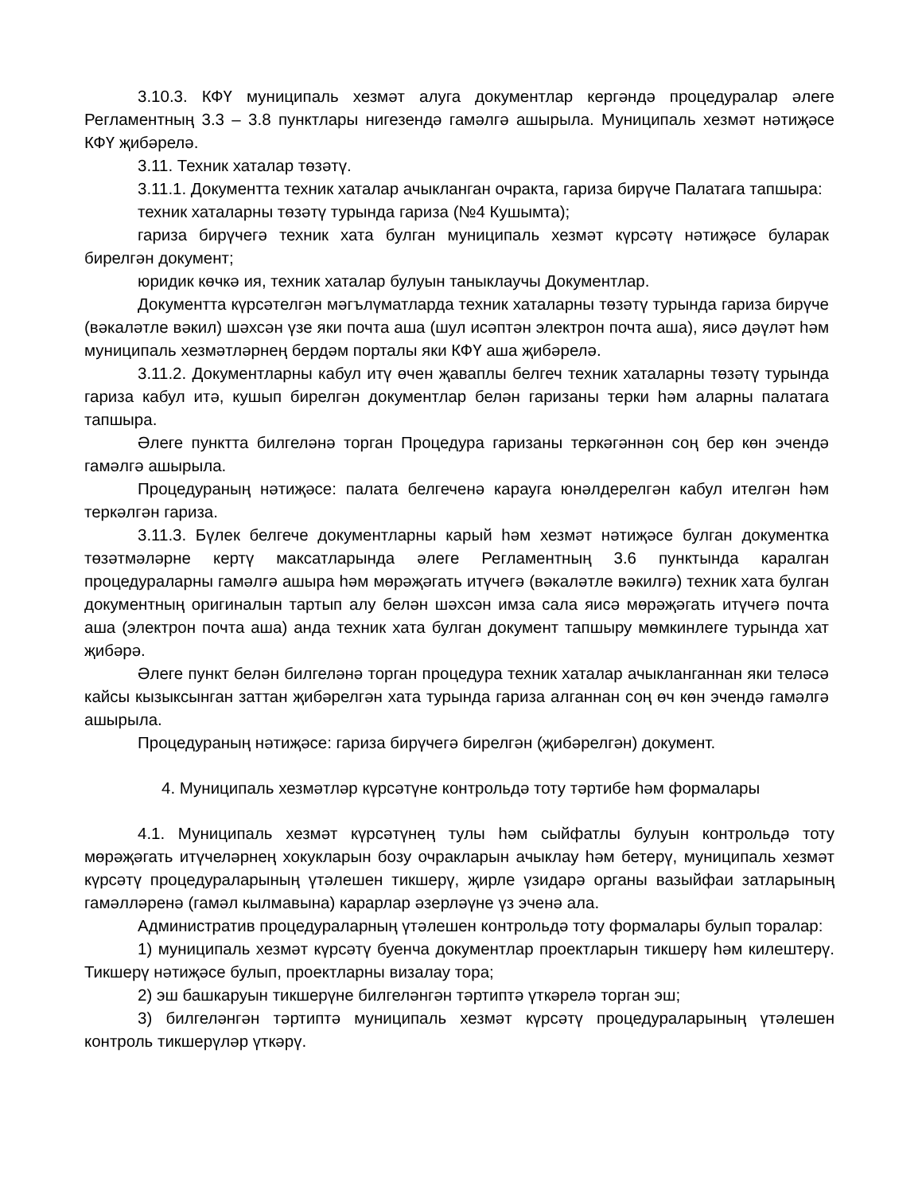3.10.3. КФҮ муниципаль хезмәт алуга документлар кергәндә процедуралар әлеге Регламентның 3.3 – 3.8 пунктлары нигезендә гамәлгә ашырыла. Муниципаль хезмәт нәтиҗәсе КФҮ җибәрелә.
3.11. Техник хаталар төзәтү.
3.11.1. Документта техник хаталар ачыкланган очракта, гариза бирүче Палатага тапшыра:
техник хаталарны төзәтү турында гариза (№4 Кушымта);
гариза бирүчегә техник хата булган муниципаль хезмәт күрсәтү нәтиҗәсе буларак бирелгән документ;
юридик көчкә ия, техник хаталар булуын таныклаучы Документлар.
Документта күрсәтелгән мәгълүматларда техник хаталарны төзәтү турында гариза бирүче (вәкаләтле вәкил) шәхсән үзе яки почта аша (шул исәптән электрон почта аша), яисә дәүләт һәм муниципаль хезмәтләрнең бердәм порталы яки КФҮ аша җибәрелә.
3.11.2. Документларны кабул итү өчен җаваплы белгеч техник хаталарны төзәтү турында гариза кабул итә, кушып бирелгән документлар белән гаризаны терки һәм аларны палатага тапшыра.
Әлеге пунктта билгеләнә торган Процедура гаризаны теркәгәннән соң бер көн эчендә гамәлгә ашырыла.
Процедураның нәтиҗәсе: палата белгеченә карауга юнәлдерелгән кабул ителгән һәм теркәлгән гариза.
3.11.3. Бүлек белгече документларны карый һәм хезмәт нәтиҗәсе булган документка төзәтмәләрне кертү максатларында әлеге Регламентның 3.6 пунктында каралган процедураларны гамәлгә ашыра һәм мөрәҗәгать итүчегә (вәкаләтле вәкилгә) техник хата булган документның оригиналын тартып алу белән шәхсән имза сала яисә мөрәҗәгать итүчегә почта аша (электрон почта аша) анда техник хата булган документ тапшыру мөмкинлеге турында хат җибәрә.
Әлеге пункт белән билгеләнә торган процедура техник хаталар ачыкланганнан яки теләсә кайсы кызыксынган заттан җибәрелгән хата турында гариза алганнан соң өч көн эчендә гамәлгә ашырыла.
Процедураның нәтиҗәсе: гариза бирүчегә бирелгән (җибәрелгән) документ.
4. Муниципаль хезмәтләр күрсәтүне контрольдә тоту тәртибе һәм формалары
4.1. Муниципаль хезмәт күрсәтүнең тулы һәм сыйфатлы булуын контрольдә тоту мөрәҗәгать итүчеләрнең хокукларын бозу очракларын ачыклау һәм бетерү, муниципаль хезмәт күрсәтү процедураларының үтәлешен тикшерү, җирле үзидарә органы вазыйфаи затларының гамәлләренә (гамәл кылмавына) карарлар әзерләүне үз эченә ала.
Административ процедураларның үтәлешен контрольдә тоту формалары булып торалар:
1) муниципаль хезмәт күрсәтү буенча документлар проектларын тикшерү һәм килештерү. Тикшерү нәтиҗәсе булып, проектларны визалау тора;
2) эш башкаруын тикшерүне билгеләнгән тәртиптә үткәрелә торган эш;
3) билгеләнгән тәртиптә муниципаль хезмәт күрсәтү процедураларының үтәлешен контроль тикшерүләр үткәрү.